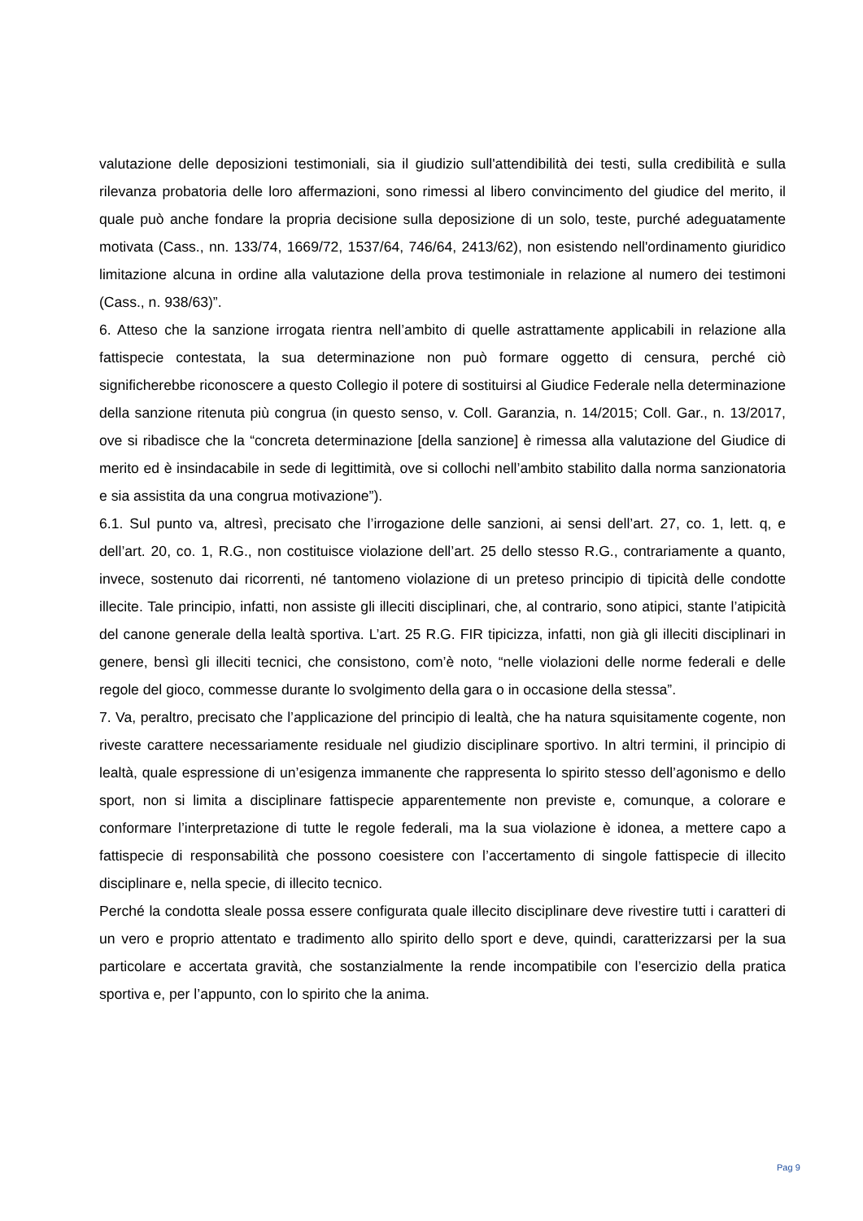valutazione delle deposizioni testimoniali, sia il giudizio sull'attendibilità dei testi, sulla credibilità e sulla rilevanza probatoria delle loro affermazioni, sono rimessi al libero convincimento del giudice del merito, il quale può anche fondare la propria decisione sulla deposizione di un solo, teste, purché adeguatamente motivata (Cass., nn. 133/74, 1669/72, 1537/64, 746/64, 2413/62), non esistendo nell'ordinamento giuridico limitazione alcuna in ordine alla valutazione della prova testimoniale in relazione al numero dei testimoni (Cass., n. 938/63)”.
6. Atteso che la sanzione irrogata rientra nell’ambito di quelle astrattamente applicabili in relazione alla fattispecie contestata, la sua determinazione non può formare oggetto di censura, perché ciò significherebbe riconoscere a questo Collegio il potere di sostituirsi al Giudice Federale nella determinazione della sanzione ritenuta più congrua (in questo senso, v. Coll. Garanzia, n. 14/2015; Coll. Gar., n. 13/2017, ove si ribadisce che la “concreta determinazione [della sanzione] è rimessa alla valutazione del Giudice di merito ed è insindacabile in sede di legittimità, ove si collochi nell’ambito stabilito dalla norma sanzionatoria e sia assistita da una congrua motivazione”).
6.1. Sul punto va, altresì, precisato che l’irrogazione delle sanzioni, ai sensi dell’art. 27, co. 1, lett. q, e dell’art. 20, co. 1, R.G., non costituisce violazione dell’art. 25 dello stesso R.G., contrariamente a quanto, invece, sostenuto dai ricorrenti, né tantomeno violazione di un preteso principio di tipicità delle condotte illecite. Tale principio, infatti, non assiste gli illeciti disciplinari, che, al contrario, sono atipici, stante l’atipicità del canone generale della lealtà sportiva. L’art. 25 R.G. FIR tipicizza, infatti, non già gli illeciti disciplinari in genere, bensì gli illeciti tecnici, che consistono, com’è noto, “nelle violazioni delle norme federali e delle regole del gioco, commesse durante lo svolgimento della gara o in occasione della stessa”.
7. Va, peraltro, precisato che l’applicazione del principio di lealtà, che ha natura squisitamente cogente, non riveste carattere necessariamente residuale nel giudizio disciplinare sportivo. In altri termini, il principio di lealtà, quale espressione di un’esigenza immanente che rappresenta lo spirito stesso dell’agonismo e dello sport, non si limita a disciplinare fattispecie apparentemente non previste e, comunque, a colorare e conformare l’interpretazione di tutte le regole federali, ma la sua violazione è idonea, a mettere capo a fattispecie di responsabilità che possono coesistere con l’accertamento di singole fattispecie di illecito disciplinare e, nella specie, di illecito tecnico.
Perché la condotta sleale possa essere configurata quale illecito disciplinare deve rivestire tutti i caratteri di un vero e proprio attentato e tradimento allo spirito dello sport e deve, quindi, caratterizzarsi per la sua particolare e accertata gravità, che sostanzialmente la rende incompatibile con l’esercizio della pratica sportiva e, per l’appunto, con lo spirito che la anima.
Pag 9